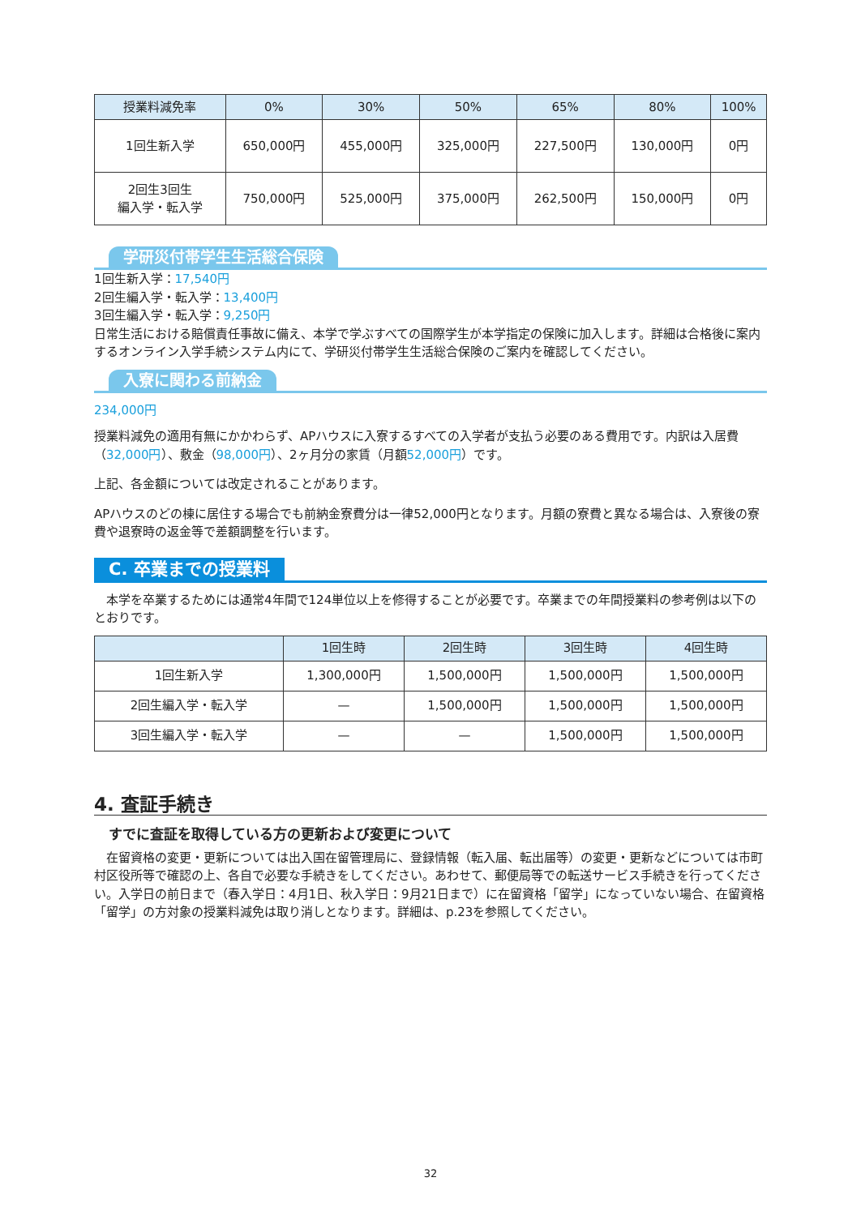| 授業料減免率 | 0% | 30% | 50% | 65% | 80% | 100% |
| --- | --- | --- | --- | --- | --- | --- |
| 1回生新入学 | 650,000円 | 455,000円 | 325,000円 | 227,500円 | 130,000円 | 0円 |
| 2回生3回生 編入学・転入学 | 750,000円 | 525,000円 | 375,000円 | 262,500円 | 150,000円 | 0円 |
学研災付帯学生生活総合保険
1回生新入学：17,540円
2回生編入学・転入学：13,400円
3回生編入学・転入学：9,250円
日常生活における賠償責任事故に備え、本学で学ぶすべての国際学生が本学指定の保険に加入します。詳細は合格後に案内するオンライン入学手続システム内にて、学研災付帯学生生活総合保険のご案内を確認してください。
入寮に関わる前納金
234,000円
授業料減免の適用有無にかかわらず、APハウスに入寮するすべての入学者が支払う必要のある費用です。内訳は入居費（32,000円）、敷金（98,000円）、2ヶ月分の家賃（月額52,000円）です。
上記、各金額については改定されることがあります。
APハウスのどの棟に居住する場合でも前納金寮費分は一律52,000円となります。月額の寮費と異なる場合は、入寮後の寮費や退寮時の返金等で差額調整を行います。
C. 卒業までの授業料
本学を卒業するためには通常4年間で124単位以上を修得することが必要です。卒業までの年間授業料の参考例は以下のとおりです。
| | 1回生時 | 2回生時 | 3回生時 | 4回生時 |
| --- | --- | --- | --- | --- |
| 1回生新入学 | 1,300,000円 | 1,500,000円 | 1,500,000円 | 1,500,000円 |
| 2回生編入学・転入学 | — | 1,500,000円 | 1,500,000円 | 1,500,000円 |
| 3回生編入学・転入学 | — | — | 1,500,000円 | 1,500,000円 |
4. 査証手続き
すでに査証を取得している方の更新および変更について
在留資格の変更・更新については出入国在留管理局に、登録情報（転入届、転出届等）の変更・更新などについては市町村区役所等で確認の上、各自で必要な手続きをしてください。あわせて、郵便局等での転送サービス手続きを行ってください。入学日の前日まで（春入学日：4月1日、秋入学日：9月21日まで）に在留資格「留学」になっていない場合、在留資格「留学」の方対象の授業料減免は取り消しとなります。詳細は、p.23を参照してください。
32